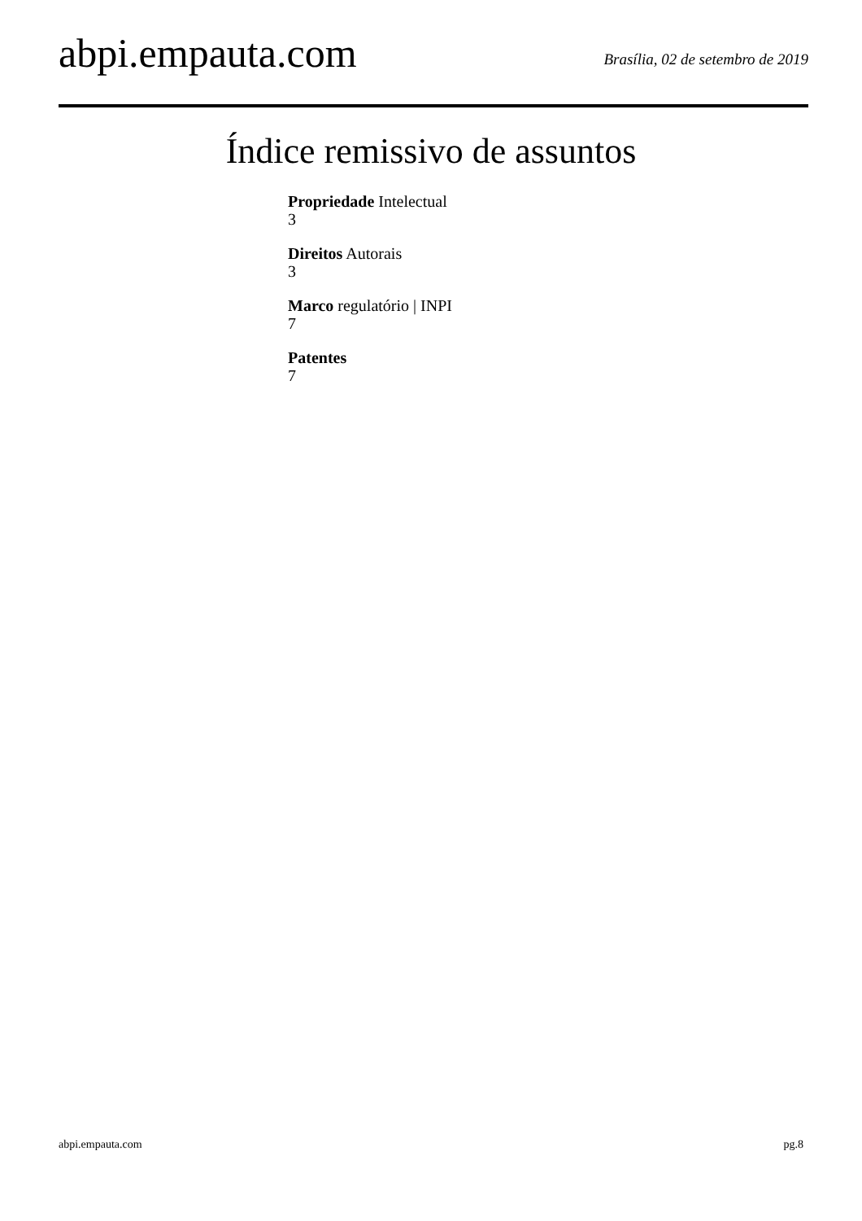abpi.empauta.com
Brasília, 02 de setembro de 2019
Índice remissivo de assuntos
Propriedade Intelectual
3
Direitos Autorais
3
Marco regulatório | INPI
7
Patentes
7
abpi.empauta.com pg.8